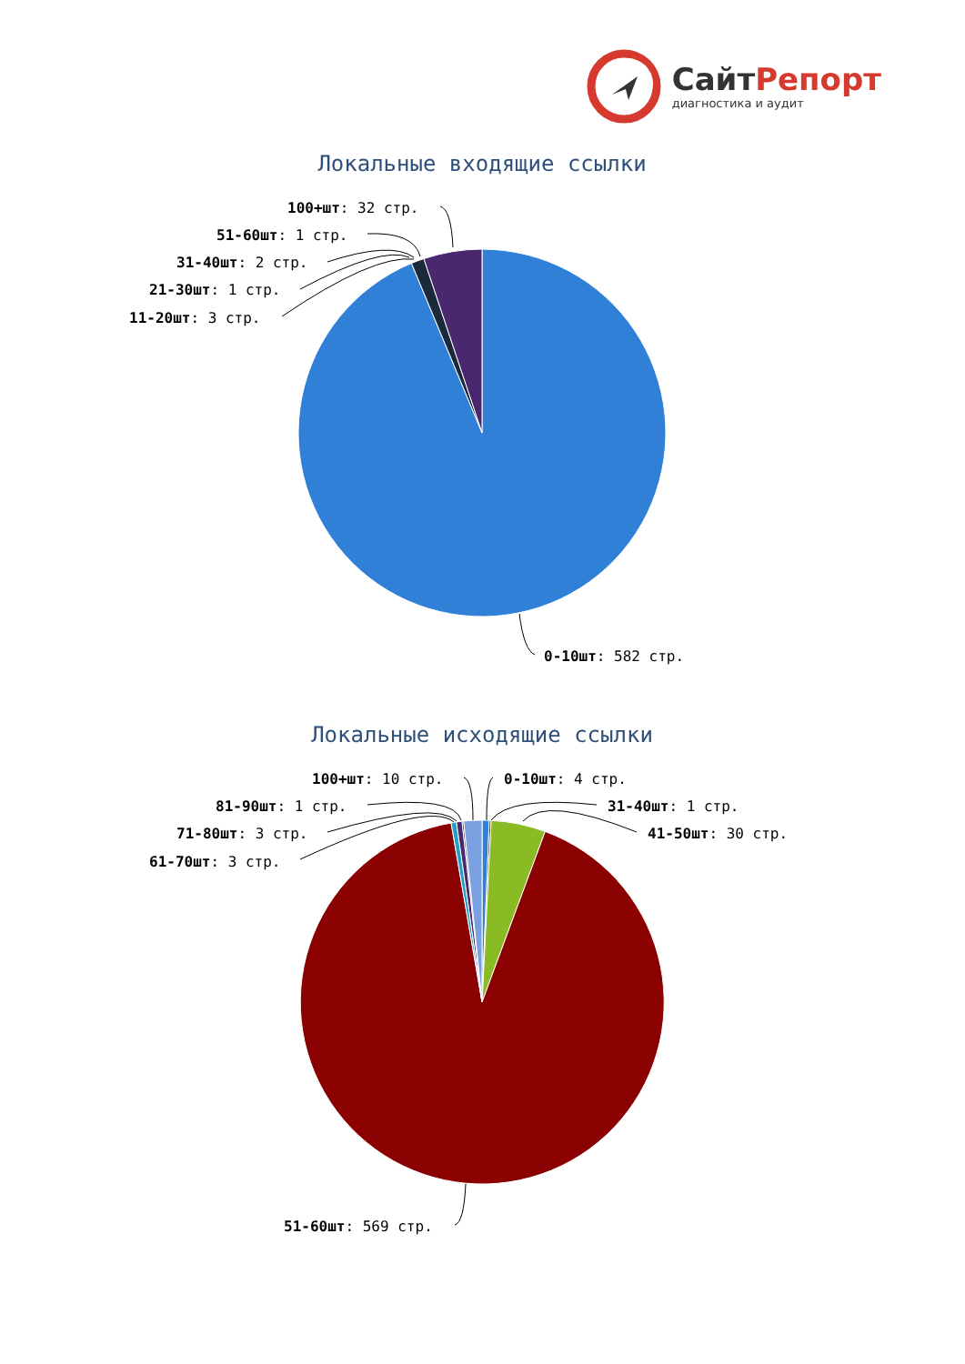СайтРепорт
диагностика и аудит
Локальные входящие ссылки
100+шт: 32 стр.
51-60шт: 1 стр.
31-40шт: 2 стр.
21-30шт: 1 стр.
11-20шт: 3 стр.
0-10шт: 582 стр.
Локальные исходящие ссылки
100+шт: 10 стр.
0-10шт: 4 стр.
81-90шт: 1 стр.
31-40шт: 1 стр.
71-80шт: 3 стр.
41-50шт: 30 стр.
61-70шт: 3 стр.
51-60шт: 569 стр.